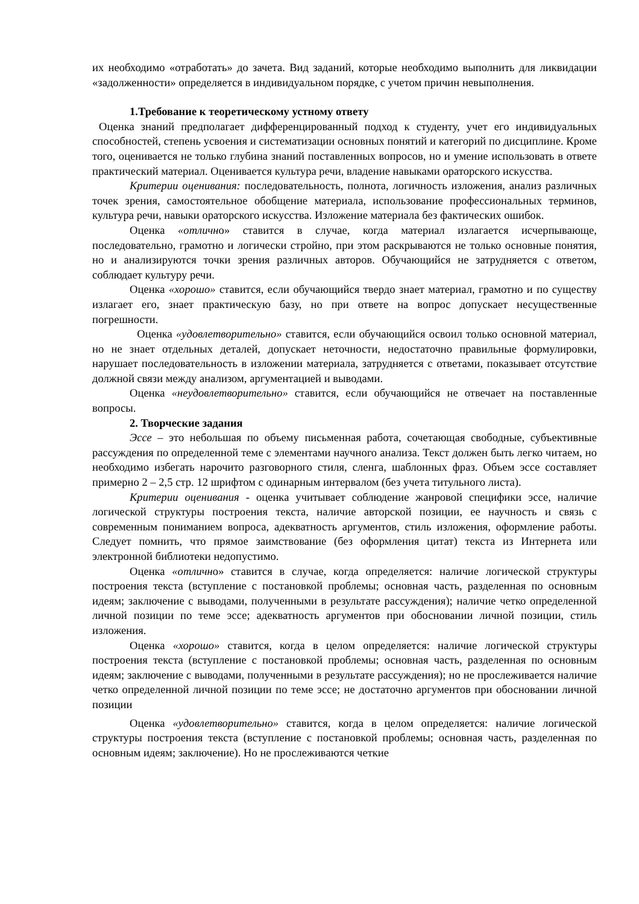их необходимо «отработать» до зачета. Вид заданий, которые необходимо выполнить для ликвидации «задолженности» определяется в индивидуальном порядке, с учетом причин невыполнения.
1.Требование к теоретическому устному ответу
Оценка знаний предполагает дифференцированный подход к студенту, учет его индивидуальных способностей, степень усвоения и систематизации основных понятий и категорий по дисциплине. Кроме того, оценивается не только глубина знаний поставленных вопросов, но и умение использовать в ответе практический материал. Оценивается культура речи, владение навыками ораторского искусства.
Критерии оценивания: последовательность, полнота, логичность изложения, анализ различных точек зрения, самостоятельное обобщение материала, использование профессиональных терминов, культура речи, навыки ораторского искусства. Изложение материала без фактических ошибок.
Оценка «отлично» ставится в случае, когда материал излагается исчерпывающе, последовательно, грамотно и логически стройно, при этом раскрываются не только основные понятия, но и анализируются точки зрения различных авторов. Обучающийся не затрудняется с ответом, соблюдает культуру речи.
Оценка «хорошо» ставится, если обучающийся твердо знает материал, грамотно и по существу излагает его, знает практическую базу, но при ответе на вопрос допускает несущественные погрешности.
Оценка «удовлетворительно» ставится, если обучающийся освоил только основной материал, но не знает отдельных деталей, допускает неточности, недостаточно правильные формулировки, нарушает последовательность в изложении материала, затрудняется с ответами, показывает отсутствие должной связи между анализом, аргументацией и выводами.
Оценка «неудовлетворительно» ставится, если обучающийся не отвечает на поставленные вопросы.
2. Творческие задания
Эссе – это небольшая по объему письменная работа, сочетающая свободные, субъективные рассуждения по определенной теме с элементами научного анализа. Текст должен быть легко читаем, но необходимо избегать нарочито разговорного стиля, сленга, шаблонных фраз. Объем эссе составляет примерно 2 – 2,5 стр. 12 шрифтом с одинарным интервалом (без учета титульного листа).
Критерии оценивания - оценка учитывает соблюдение жанровой специфики эссе, наличие логической структуры построения текста, наличие авторской позиции, ее научность и связь с современным пониманием вопроса, адекватность аргументов, стиль изложения, оформление работы. Следует помнить, что прямое заимствование (без оформления цитат) текста из Интернета или электронной библиотеки недопустимо.
Оценка «отлично» ставится в случае, когда определяется: наличие логической структуры построения текста (вступление с постановкой проблемы; основная часть, разделенная по основным идеям; заключение с выводами, полученными в результате рассуждения); наличие четко определенной личной позиции по теме эссе; адекватность аргументов при обосновании личной позиции, стиль изложения.
Оценка «хорошо» ставится, когда в целом определяется: наличие логической структуры построения текста (вступление с постановкой проблемы; основная часть, разделенная по основным идеям; заключение с выводами, полученными в результате рассуждения); но не прослеживается наличие четко определенной личной позиции по теме эссе; не достаточно аргументов при обосновании личной позиции
Оценка «удовлетворительно» ставится, когда в целом определяется: наличие логической структуры построения текста (вступление с постановкой проблемы; основная часть, разделенная по основным идеям; заключение). Но не прослеживаются четкие